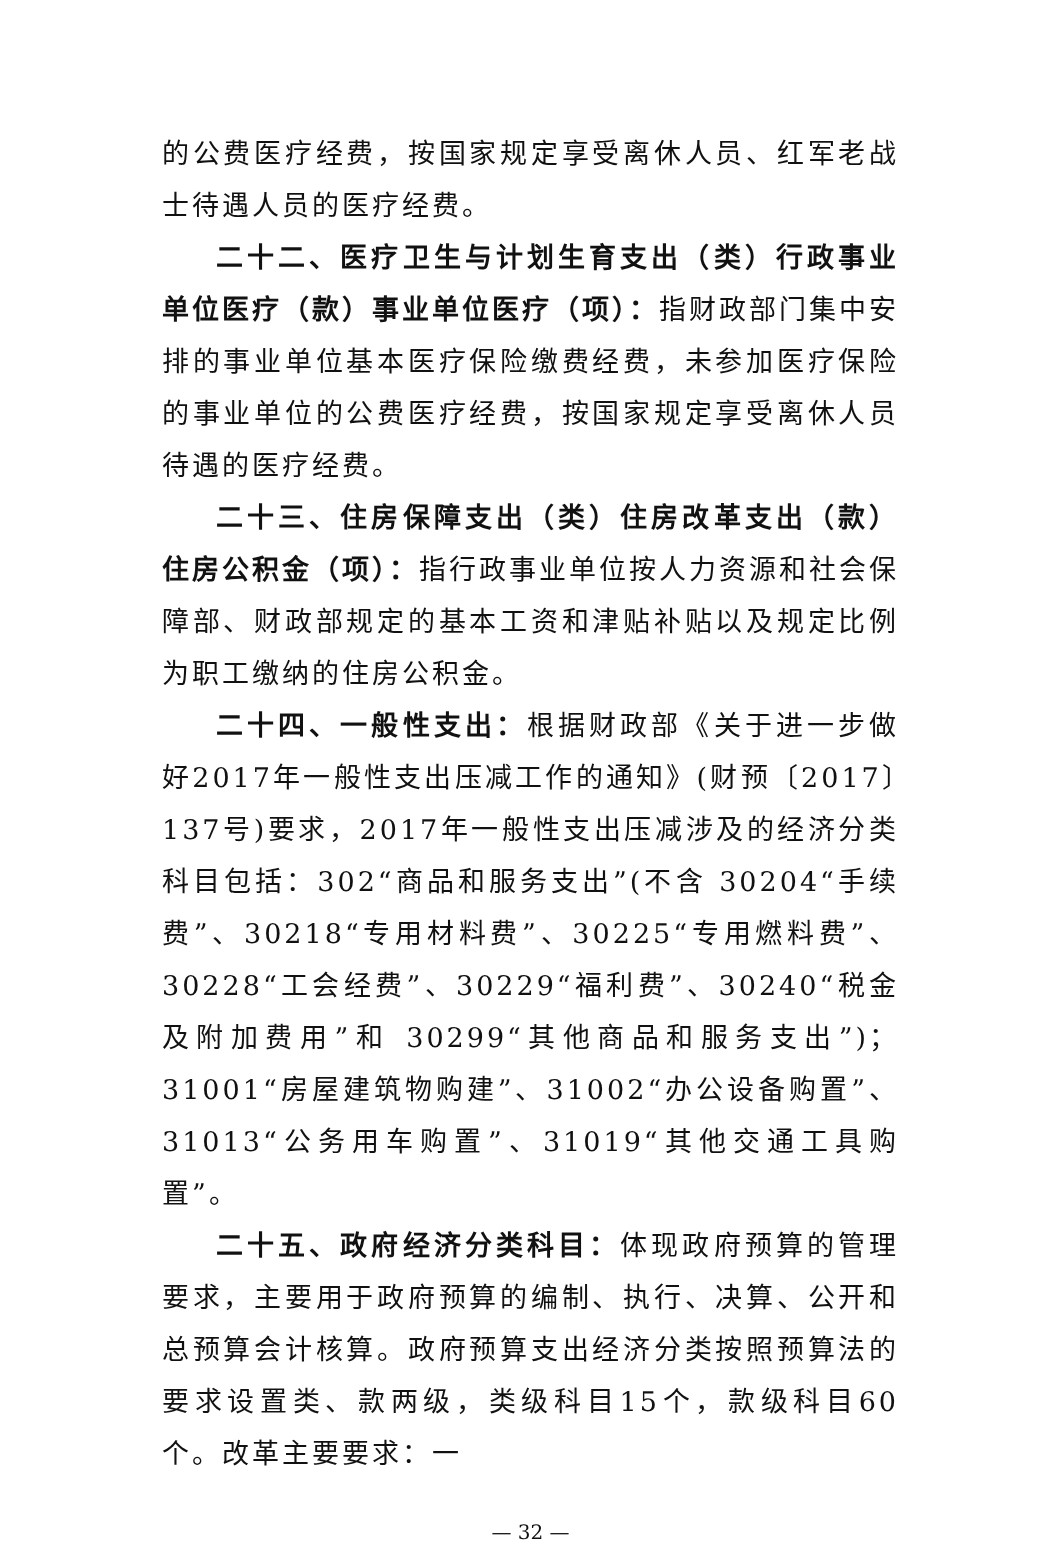的公费医疗经费，按国家规定享受离休人员、红军老战士待遇人员的医疗经费。
二十二、医疗卫生与计划生育支出（类）行政事业单位医疗（款）事业单位医疗（项）：指财政部门集中安排的事业单位基本医疗保险缴费经费，未参加医疗保险的事业单位的公费医疗经费，按国家规定享受离休人员待遇的医疗经费。
二十三、住房保障支出（类）住房改革支出（款）住房公积金（项）：指行政事业单位按人力资源和社会保障部、财政部规定的基本工资和津贴补贴以及规定比例为职工缴纳的住房公积金。
二十四、一般性支出：根据财政部《关于进一步做好2017年一般性支出压减工作的通知》(财预〔2017〕137号)要求，2017年一般性支出压减涉及的经济分类科目包括：302“商品和服务支出”(不含 30204“手续费”、30218“专用材料费”、30225“专用燃料费”、30228“工会经费”、30229“福利费”、30240“税金及附加费用”和 30299“其他商品和服务支出”)；31001“房屋建筑物购建”、31002“办公设备购置”、31013“公务用车购置”、31019“其他交通工具购置”。
二十五、政府经济分类科目：体现政府预算的管理要求，主要用于政府预算的编制、执行、决算、公开和总预算会计核算。政府预算支出经济分类按照预算法的要求设置类、款两级，类级科目15个，款级科目60个。改革主要要求：一
— 32 —